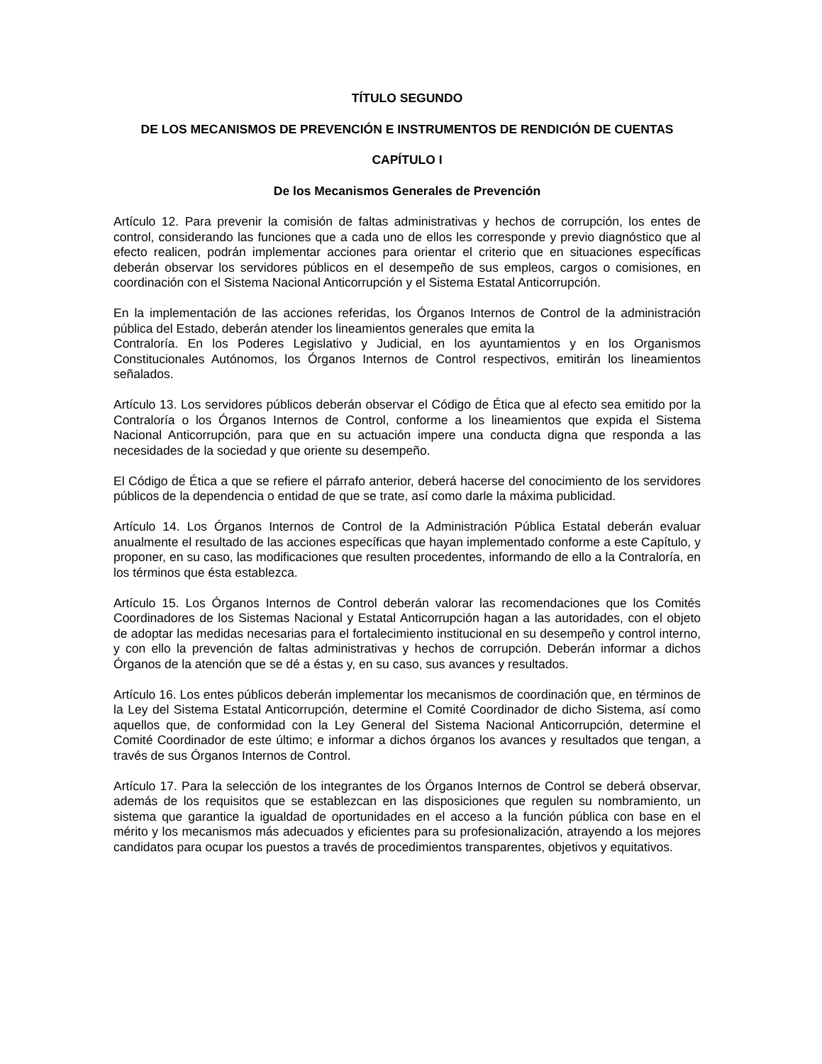TÍTULO SEGUNDO
DE LOS MECANISMOS DE PREVENCIÓN E INSTRUMENTOS DE RENDICIÓN DE CUENTAS
CAPÍTULO I
De los Mecanismos Generales de Prevención
Artículo 12. Para prevenir la comisión de faltas administrativas y hechos de corrupción, los entes de control, considerando las funciones que a cada uno de ellos les corresponde y previo diagnóstico que al efecto realicen, podrán implementar acciones para orientar el criterio que en situaciones específicas deberán observar los servidores públicos en el desempeño de sus empleos, cargos o comisiones, en coordinación con el Sistema Nacional Anticorrupción y el Sistema Estatal Anticorrupción.
En la implementación de las acciones referidas, los Órganos Internos de Control de la administración pública del Estado, deberán atender los lineamientos generales que emita la
Contraloría. En los Poderes Legislativo y Judicial, en los ayuntamientos y en los Organismos Constitucionales Autónomos, los Órganos Internos de Control respectivos, emitirán los lineamientos señalados.
Artículo 13. Los servidores públicos deberán observar el Código de Ética que al efecto sea emitido por la Contraloría o los Órganos Internos de Control, conforme a los lineamientos que expida el Sistema Nacional Anticorrupción, para que en su actuación impere una conducta digna que responda a las necesidades de la sociedad y que oriente su desempeño.
El Código de Ética a que se refiere el párrafo anterior, deberá hacerse del conocimiento de los servidores públicos de la dependencia o entidad de que se trate, así como darle la máxima publicidad.
Artículo 14. Los Órganos Internos de Control de la Administración Pública Estatal deberán evaluar anualmente el resultado de las acciones específicas que hayan implementado conforme a este Capítulo, y proponer, en su caso, las modificaciones que resulten procedentes, informando de ello a la Contraloría, en los términos que ésta establezca.
Artículo 15. Los Órganos Internos de Control deberán valorar las recomendaciones que los Comités Coordinadores de los Sistemas Nacional y Estatal Anticorrupción hagan a las autoridades, con el objeto de adoptar las medidas necesarias para el fortalecimiento institucional en su desempeño y control interno, y con ello la prevención de faltas administrativas y hechos de corrupción. Deberán informar a dichos Órganos de la atención que se dé a éstas y, en su caso, sus avances y resultados.
Artículo 16. Los entes públicos deberán implementar los mecanismos de coordinación que, en términos de la Ley del Sistema Estatal Anticorrupción, determine el Comité Coordinador de dicho Sistema, así como aquellos que, de conformidad con la Ley General del Sistema Nacional Anticorrupción, determine el Comité Coordinador de este último; e informar a dichos órganos los avances y resultados que tengan, a través de sus Órganos Internos de Control.
Artículo 17. Para la selección de los integrantes de los Órganos Internos de Control se deberá observar, además de los requisitos que se establezcan en las disposiciones que regulen su nombramiento, un sistema que garantice la igualdad de oportunidades en el acceso a la función pública con base en el mérito y los mecanismos más adecuados y eficientes para su profesionalización, atrayendo a los mejores candidatos para ocupar los puestos a través de procedimientos transparentes, objetivos y equitativos.